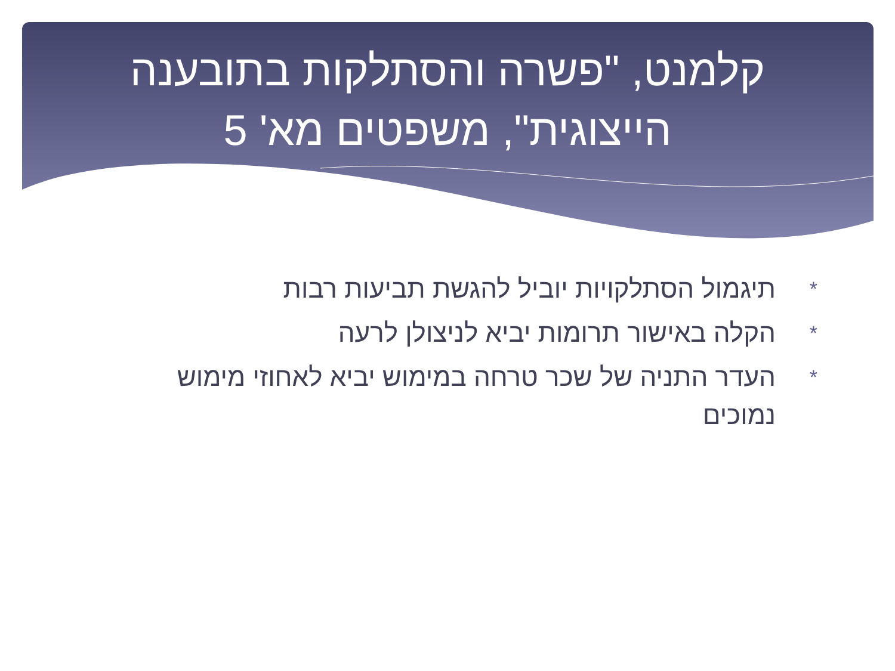קלמנט, "פשרה והסתלקות בתובענה הייצוגית", משפטים מא' 5
* תיגמול הסתלקויות יוביל להגשת תביעות רבות
* הקלה באישור תרומות יביא לניצולן לרעה
* העדר התניה של שכר טרחה במימוש יביא לאחוזי מימוש נמוכים